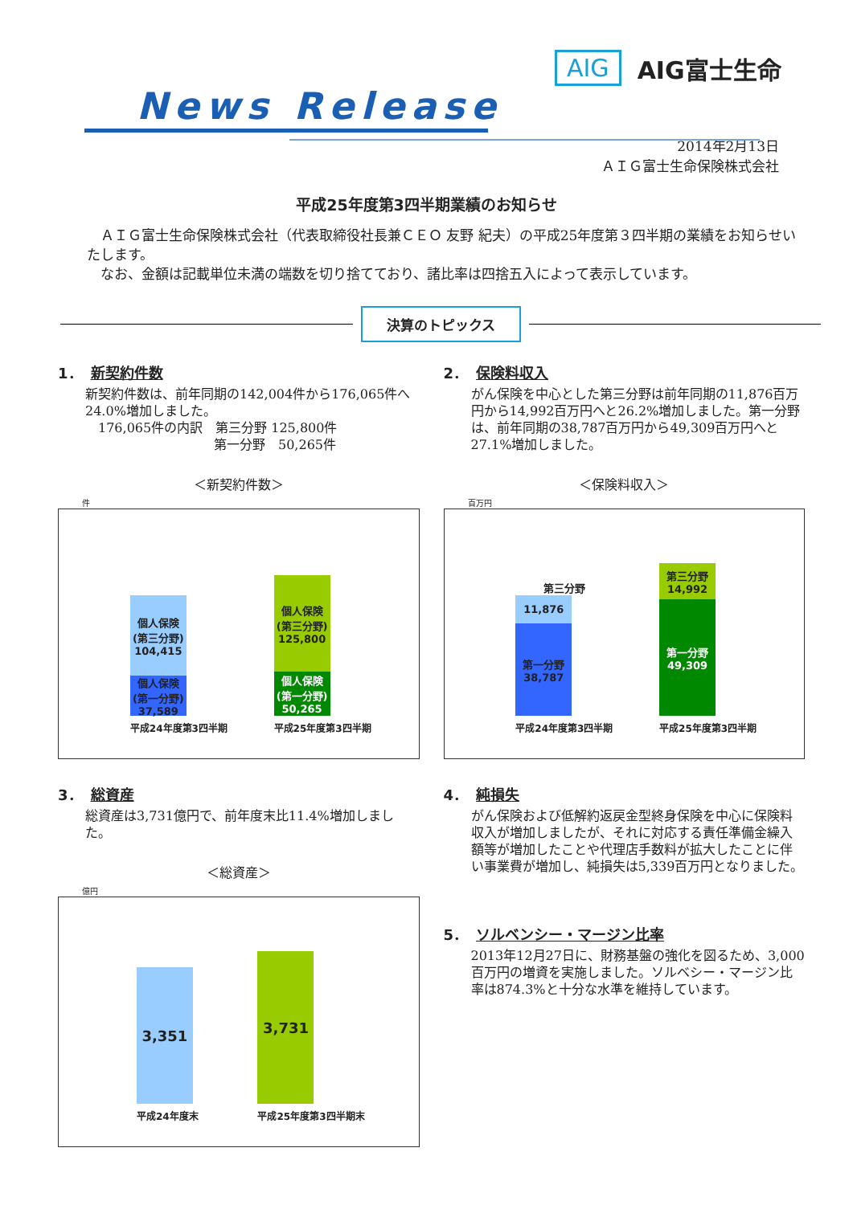News Release
AIG AIG富士生命
2014年2月13日
ＡＩＧ富士生命保険株式会社
平成25年度第3四半期業績のお知らせ
　ＡＩＧ富士生命保険株式会社（代表取締役社長兼ＣＥＯ 友野 紀夫）の平成25年度第３四半期の業績をお知らせいたします。
　なお、金額は記載単位未満の端数を切り捨てており、諸比率は四捨五入によって表示しています。
決算のトピックス
1． 新契約件数
新契約件数は、前年同期の142,004件から176,065件へ24.0%増加しました。
　176,065件の内訳　第三分野 125,800件
　　　　　　　　　　第一分野　50,265件
＜新契約件数＞
件
個人保険
(第三分野)
104,415
個人保険
(第一分野)
37,589
平成24年度第3四半期
個人保険
(第三分野)
125,800
個人保険
(第一分野)
50,265
平成25年度第3四半期
2． 保険料収入
がん保険を中心とした第三分野は前年同期の11,876百万円から14,992百万円へと26.2%増加しました。第一分野は、前年同期の38,787百万円から49,309百万円へと27.1%増加しました。
＜保険料収入＞
百万円
第三分野
11,876
第一分野
38,787
平成24年度第3四半期
第三分野
14,992
第一分野
49,309
平成25年度第3四半期
3． 総資産
総資産は3,731億円で、前年度末比11.4%増加しました。
＜総資産＞
億円
3,351
平成24年度末
3,731
平成25年度第3四半期末
4． 純損失
がん保険および低解約返戻金型終身保険を中心に保険料収入が増加しましたが、それに対応する責任準備金繰入額等が増加したことや代理店手数料が拡大したことに伴い事業費が増加し、純損失は5,339百万円となりました。
5． ソルベンシー・マージン比率
2013年12月27日に、財務基盤の強化を図るため、3,000百万円の増資を実施しました。ソルベシー・マージン比率は874.3%と十分な水準を維持しています。